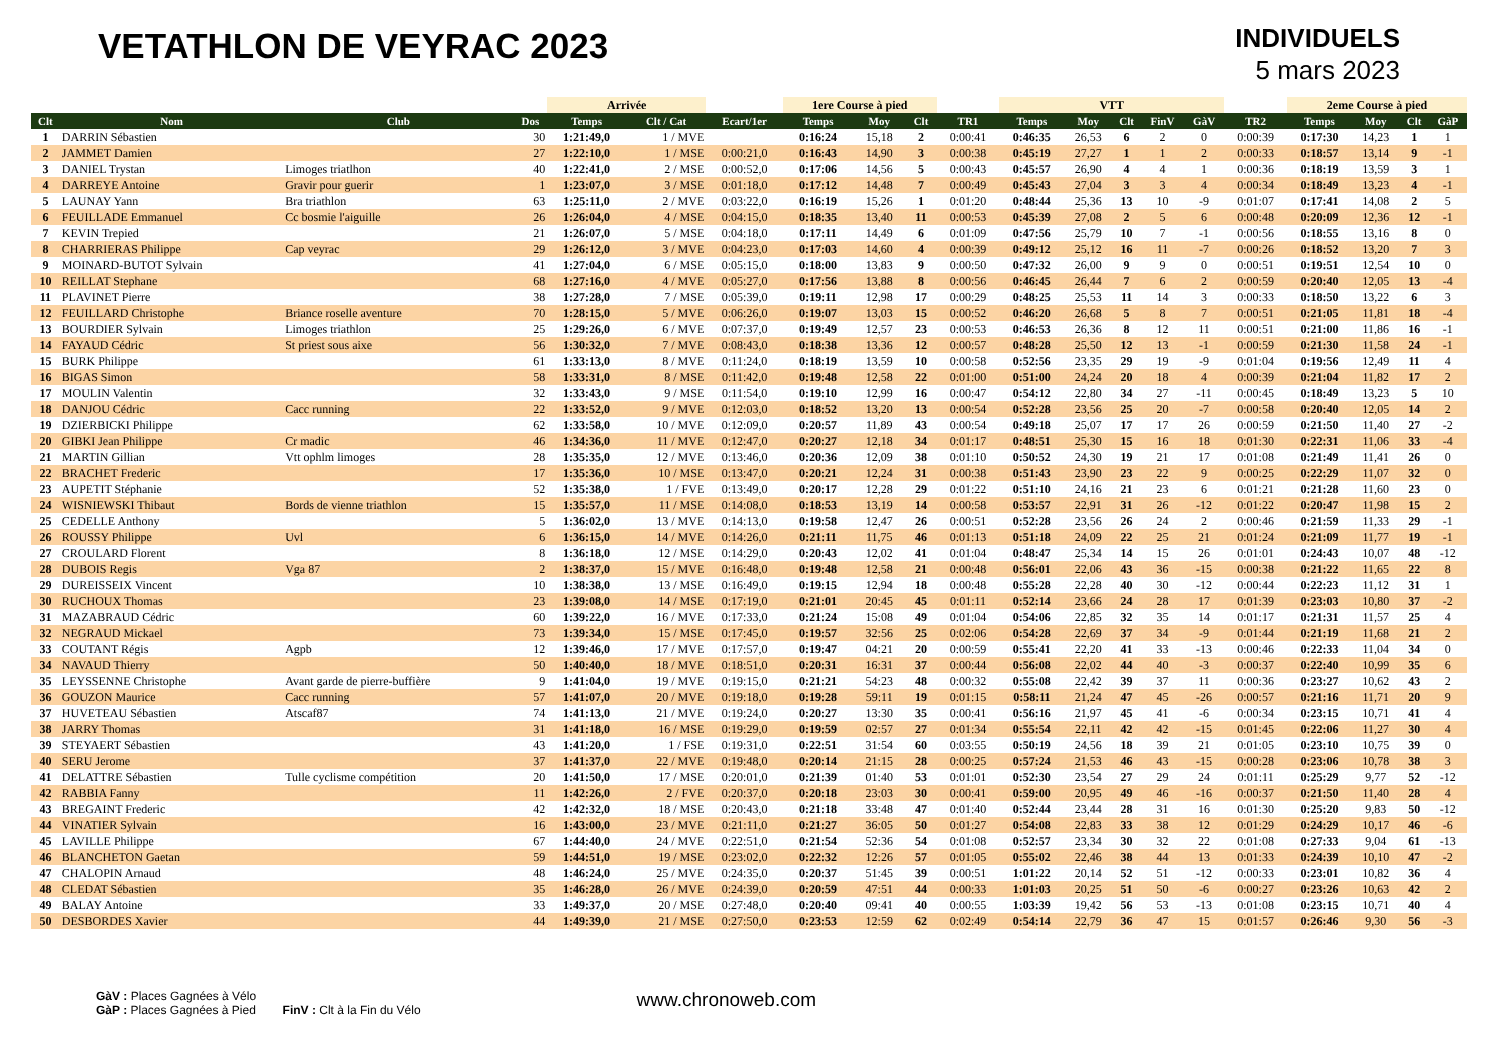VETATHLON DE VEYRAC 2023
INDIVIDUELS
5 mars 2023
| | | | | Arrivée | | | 1ere Course à pied | | | | VTT | | | | | | 2eme Course à pied | | | |
| --- | --- | --- | --- | --- | --- | --- | --- | --- | --- | --- | --- | --- | --- | --- | --- | --- | --- | --- | --- | --- |
| Clt | Nom | Club | Dos | Temps | Clt / Cat | Ecart/1er | Temps | Moy | Clt | TR1 | Temps | Moy | Clt | FinV | GàV | TR2 | Temps | Moy | Clt | GàP |
| 1 | DARRIN Sébastien | | 30 | 1:21:49,0 | 1 / MVE | | 0:16:24 | 15,18 | 2 | 0:00:41 | 0:46:35 | 26,53 | 6 | 2 | 0 | 0:00:39 | 0:17:30 | 14,23 | 1 | 1 |
| 2 | JAMMET Damien | | 27 | 1:22:10,0 | 1 / MSE | 0:00:21,0 | 0:16:43 | 14,90 | 3 | 0:00:38 | 0:45:19 | 27,27 | 1 | 1 | 2 | 0:00:33 | 0:18:57 | 13,14 | 9 | -1 |
| 3 | DANIEL Trystan | Limoges triatlhon | 40 | 1:22:41,0 | 2 / MSE | 0:00:52,0 | 0:17:06 | 14,56 | 5 | 0:00:43 | 0:45:57 | 26,90 | 4 | 4 | 1 | 0:00:36 | 0:18:19 | 13,59 | 3 | 1 |
| 4 | DARREYE Antoine | Gravir pour guerir | 1 | 1:23:07,0 | 3 / MSE | 0:01:18,0 | 0:17:12 | 14,48 | 7 | 0:00:49 | 0:45:43 | 27,04 | 3 | 3 | 4 | 0:00:34 | 0:18:49 | 13,23 | 4 | -1 |
| 5 | LAUNAY Yann | Bra triathlon | 63 | 1:25:11,0 | 2 / MVE | 0:03:22,0 | 0:16:19 | 15,26 | 1 | 0:01:20 | 0:48:44 | 25,36 | 13 | 10 | -9 | 0:01:07 | 0:17:41 | 14,08 | 2 | 5 |
| 6 | FEUILLADE Emmanuel | Cc bosmie l'aiguille | 26 | 1:26:04,0 | 4 / MSE | 0:04:15,0 | 0:18:35 | 13,40 | 11 | 0:00:53 | 0:45:39 | 27,08 | 2 | 5 | 6 | 0:00:48 | 0:20:09 | 12,36 | 12 | -1 |
| 7 | KEVIN Trepied | | 21 | 1:26:07,0 | 5 / MSE | 0:04:18,0 | 0:17:11 | 14,49 | 6 | 0:01:09 | 0:47:56 | 25,79 | 10 | 7 | -1 | 0:00:56 | 0:18:55 | 13,16 | 8 | 0 |
| 8 | CHARRIERAS Philippe | Cap veyrac | 29 | 1:26:12,0 | 3 / MVE | 0:04:23,0 | 0:17:03 | 14,60 | 4 | 0:00:39 | 0:49:12 | 25,12 | 16 | 11 | -7 | 0:00:26 | 0:18:52 | 13,20 | 7 | 3 |
| 9 | MOINARD-BUTOT Sylvain | | 41 | 1:27:04,0 | 6 / MSE | 0:05:15,0 | 0:18:00 | 13,83 | 9 | 0:00:50 | 0:47:32 | 26,00 | 9 | 9 | 0 | 0:00:51 | 0:19:51 | 12,54 | 10 | 0 |
| 10 | REILLAT Stephane | | 68 | 1:27:16,0 | 4 / MVE | 0:05:27,0 | 0:17:56 | 13,88 | 8 | 0:00:56 | 0:46:45 | 26,44 | 7 | 6 | 2 | 0:00:59 | 0:20:40 | 12,05 | 13 | -4 |
| 11 | PLAVINET Pierre | | 38 | 1:27:28,0 | 7 / MSE | 0:05:39,0 | 0:19:11 | 12,98 | 17 | 0:00:29 | 0:48:25 | 25,53 | 11 | 14 | 3 | 0:00:33 | 0:18:50 | 13,22 | 6 | 3 |
| 12 | FEUILLARD Christophe | Briance roselle aventure | 70 | 1:28:15,0 | 5 / MVE | 0:06:26,0 | 0:19:07 | 13,03 | 15 | 0:00:52 | 0:46:20 | 26,68 | 5 | 8 | 7 | 0:00:51 | 0:21:05 | 11,81 | 18 | -4 |
| 13 | BOURDIER Sylvain | Limoges triathlon | 25 | 1:29:26,0 | 6 / MVE | 0:07:37,0 | 0:19:49 | 12,57 | 23 | 0:00:53 | 0:46:53 | 26,36 | 8 | 12 | 11 | 0:00:51 | 0:21:00 | 11,86 | 16 | -1 |
| 14 | FAYAUD Cédric | St priest sous aixe | 56 | 1:30:32,0 | 7 / MVE | 0:08:43,0 | 0:18:38 | 13,36 | 12 | 0:00:57 | 0:48:28 | 25,50 | 12 | 13 | -1 | 0:00:59 | 0:21:30 | 11,58 | 24 | -1 |
| 15 | BURK Philippe | | 61 | 1:33:13,0 | 8 / MVE | 0:11:24,0 | 0:18:19 | 13,59 | 10 | 0:00:58 | 0:52:56 | 23,35 | 29 | 19 | -9 | 0:01:04 | 0:19:56 | 12,49 | 11 | 4 |
| 16 | BIGAS Simon | | 58 | 1:33:31,0 | 8 / MSE | 0:11:42,0 | 0:19:48 | 12,58 | 22 | 0:01:00 | 0:51:00 | 24,24 | 20 | 18 | 4 | 0:00:39 | 0:21:04 | 11,82 | 17 | 2 |
| 17 | MOULIN Valentin | | 32 | 1:33:43,0 | 9 / MSE | 0:11:54,0 | 0:19:10 | 12,99 | 16 | 0:00:47 | 0:54:12 | 22,80 | 34 | 27 | -11 | 0:00:45 | 0:18:49 | 13,23 | 5 | 10 |
| 18 | DANJOU Cédric | Cacc running | 22 | 1:33:52,0 | 9 / MVE | 0:12:03,0 | 0:18:52 | 13,20 | 13 | 0:00:54 | 0:52:28 | 23,56 | 25 | 20 | -7 | 0:00:58 | 0:20:40 | 12,05 | 14 | 2 |
| 19 | DZIERBICKI Philippe | | 62 | 1:33:58,0 | 10 / MVE | 0:12:09,0 | 0:20:57 | 11,89 | 43 | 0:00:54 | 0:49:18 | 25,07 | 17 | 17 | 26 | 0:00:59 | 0:21:50 | 11,40 | 27 | -2 |
| 20 | GIBKI Jean Philippe | Cr madic | 46 | 1:34:36,0 | 11 / MVE | 0:12:47,0 | 0:20:27 | 12,18 | 34 | 0:01:17 | 0:48:51 | 25,30 | 15 | 16 | 18 | 0:01:30 | 0:22:31 | 11,06 | 33 | -4 |
| 21 | MARTIN Gillian | Vtt ophlm limoges | 28 | 1:35:35,0 | 12 / MVE | 0:13:46,0 | 0:20:36 | 12,09 | 38 | 0:01:10 | 0:50:52 | 24,30 | 19 | 21 | 17 | 0:01:08 | 0:21:49 | 11,41 | 26 | 0 |
| 22 | BRACHET Frederic | | 17 | 1:35:36,0 | 10 / MSE | 0:13:47,0 | 0:20:21 | 12,24 | 31 | 0:00:38 | 0:51:43 | 23,90 | 23 | 22 | 9 | 0:00:25 | 0:22:29 | 11,07 | 32 | 0 |
| 23 | AUPETIT Stéphanie | | 52 | 1:35:38,0 | 1 / FVE | 0:13:49,0 | 0:20:17 | 12,28 | 29 | 0:01:22 | 0:51:10 | 24,16 | 21 | 23 | 6 | 0:01:21 | 0:21:28 | 11,60 | 23 | 0 |
| 24 | WISNIEWSKI Thibaut | Bords de vienne triathlon | 15 | 1:35:57,0 | 11 / MSE | 0:14:08,0 | 0:18:53 | 13,19 | 14 | 0:00:58 | 0:53:57 | 22,91 | 31 | 26 | -12 | 0:01:22 | 0:20:47 | 11,98 | 15 | 2 |
| 25 | CEDELLE Anthony | | 5 | 1:36:02,0 | 13 / MVE | 0:14:13,0 | 0:19:58 | 12,47 | 26 | 0:00:51 | 0:52:28 | 23,56 | 26 | 24 | 2 | 0:00:46 | 0:21:59 | 11,33 | 29 | -1 |
| 26 | ROUSSY Philippe | Uvl | 6 | 1:36:15,0 | 14 / MVE | 0:14:26,0 | 0:21:11 | 11,75 | 46 | 0:01:13 | 0:51:18 | 24,09 | 22 | 25 | 21 | 0:01:24 | 0:21:09 | 11,77 | 19 | -1 |
| 27 | CROULARD Florent | | 8 | 1:36:18,0 | 12 / MSE | 0:14:29,0 | 0:20:43 | 12,02 | 41 | 0:01:04 | 0:48:47 | 25,34 | 14 | 15 | 26 | 0:01:01 | 0:24:43 | 10,07 | 48 | -12 |
| 28 | DUBOIS Regis | Vga 87 | 2 | 1:38:37,0 | 15 / MVE | 0:16:48,0 | 0:19:48 | 12,58 | 21 | 0:00:48 | 0:56:01 | 22,06 | 43 | 36 | -15 | 0:00:38 | 0:21:22 | 11,65 | 22 | 8 |
| 29 | DUREISSEIX Vincent | | 10 | 1:38:38,0 | 13 / MSE | 0:16:49,0 | 0:19:15 | 12,94 | 18 | 0:00:48 | 0:55:28 | 22,28 | 40 | 30 | -12 | 0:00:44 | 0:22:23 | 11,12 | 31 | 1 |
| 30 | RUCHOUX Thomas | | 23 | 1:39:08,0 | 14 / MSE | 0:17:19,0 | 0:21:01 | 20:45 | 45 | 0:01:11 | 0:52:14 | 23,66 | 24 | 28 | 17 | 0:01:39 | 0:23:03 | 10,80 | 37 | -2 |
| 31 | MAZABRAUD Cédric | | 60 | 1:39:22,0 | 16 / MVE | 0:17:33,0 | 0:21:24 | 15:08 | 49 | 0:01:04 | 0:54:06 | 22,85 | 32 | 35 | 14 | 0:01:17 | 0:21:31 | 11,57 | 25 | 4 |
| 32 | NEGRAUD Mickael | | 73 | 1:39:34,0 | 15 / MSE | 0:17:45,0 | 0:19:57 | 32:56 | 25 | 0:02:06 | 0:54:28 | 22,69 | 37 | 34 | -9 | 0:01:44 | 0:21:19 | 11,68 | 21 | 2 |
| 33 | COUTANT Régis | Agpb | 12 | 1:39:46,0 | 17 / MVE | 0:17:57,0 | 0:19:47 | 04:21 | 20 | 0:00:59 | 0:55:41 | 22,20 | 41 | 33 | -13 | 0:00:46 | 0:22:33 | 11,04 | 34 | 0 |
| 34 | NAVAUD Thierry | | 50 | 1:40:40,0 | 18 / MVE | 0:18:51,0 | 0:20:31 | 16:31 | 37 | 0:00:44 | 0:56:08 | 22,02 | 44 | 40 | -3 | 0:00:37 | 0:22:40 | 10,99 | 35 | 6 |
| 35 | LEYSSENNE Christophe | Avant garde de pierre-buffière | 9 | 1:41:04,0 | 19 / MVE | 0:19:15,0 | 0:21:21 | 54:23 | 48 | 0:00:32 | 0:55:08 | 22,42 | 39 | 37 | 11 | 0:00:36 | 0:23:27 | 10,62 | 43 | 2 |
| 36 | GOUZON Maurice | Cacc running | 57 | 1:41:07,0 | 20 / MVE | 0:19:18,0 | 0:19:28 | 59:11 | 19 | 0:01:15 | 0:58:11 | 21,24 | 47 | 45 | -26 | 0:00:57 | 0:21:16 | 11,71 | 20 | 9 |
| 37 | HUVETEAU Sébastien | Atscaf87 | 74 | 1:41:13,0 | 21 / MVE | 0:19:24,0 | 0:20:27 | 13:30 | 35 | 0:00:41 | 0:56:16 | 21,97 | 45 | 41 | -6 | 0:00:34 | 0:23:15 | 10,71 | 41 | 4 |
| 38 | JARRY Thomas | | 31 | 1:41:18,0 | 16 / MSE | 0:19:29,0 | 0:19:59 | 02:57 | 27 | 0:01:34 | 0:55:54 | 22,11 | 42 | 42 | -15 | 0:01:45 | 0:22:06 | 11,27 | 30 | 4 |
| 39 | STEYAERT Sébastien | | 43 | 1:41:20,0 | 1 / FSE | 0:19:31,0 | 0:22:51 | 31:54 | 60 | 0:03:55 | 0:50:19 | 24,56 | 18 | 39 | 21 | 0:01:05 | 0:23:10 | 10,75 | 39 | 0 |
| 40 | SERU Jerome | | 37 | 1:41:37,0 | 22 / MVE | 0:19:48,0 | 0:20:14 | 21:15 | 28 | 0:00:25 | 0:57:24 | 21,53 | 46 | 43 | -15 | 0:00:28 | 0:23:06 | 10,78 | 38 | 3 |
| 41 | DELATTRE Sébastien | Tulle cyclisme compétition | 20 | 1:41:50,0 | 17 / MSE | 0:20:01,0 | 0:21:39 | 01:40 | 53 | 0:01:01 | 0:52:30 | 23,54 | 27 | 29 | 24 | 0:01:11 | 0:25:29 | 9,77 | 52 | -12 |
| 42 | RABBIA Fanny | | 11 | 1:42:26,0 | 2 / FVE | 0:20:37,0 | 0:20:18 | 23:03 | 30 | 0:00:41 | 0:59:00 | 20,95 | 49 | 46 | -16 | 0:00:37 | 0:21:50 | 11,40 | 28 | 4 |
| 43 | BREGAINT Frederic | | 42 | 1:42:32,0 | 18 / MSE | 0:20:43,0 | 0:21:18 | 33:48 | 47 | 0:01:40 | 0:52:44 | 23,44 | 28 | 31 | 16 | 0:01:30 | 0:25:20 | 9,83 | 50 | -12 |
| 44 | VINATIER Sylvain | | 16 | 1:43:00,0 | 23 / MVE | 0:21:11,0 | 0:21:27 | 36:05 | 50 | 0:01:27 | 0:54:08 | 22,83 | 33 | 38 | 12 | 0:01:29 | 0:24:29 | 10,17 | 46 | -6 |
| 45 | LAVILLE Philippe | | 67 | 1:44:40,0 | 24 / MVE | 0:22:51,0 | 0:21:54 | 52:36 | 54 | 0:01:08 | 0:52:57 | 23,34 | 30 | 32 | 22 | 0:01:08 | 0:27:33 | 9,04 | 61 | -13 |
| 46 | BLANCHETON Gaetan | | 59 | 1:44:51,0 | 19 / MSE | 0:23:02,0 | 0:22:32 | 12:26 | 57 | 0:01:05 | 0:55:02 | 22,46 | 38 | 44 | 13 | 0:01:33 | 0:24:39 | 10,10 | 47 | -2 |
| 47 | CHALOPIN Arnaud | | 48 | 1:46:24,0 | 25 / MVE | 0:24:35,0 | 0:20:37 | 51:45 | 39 | 0:00:51 | 1:01:22 | 20,14 | 52 | 51 | -12 | 0:00:33 | 0:23:01 | 10,82 | 36 | 4 |
| 48 | CLEDAT Sébastien | | 35 | 1:46:28,0 | 26 / MVE | 0:24:39,0 | 0:20:59 | 47:51 | 44 | 0:00:33 | 1:01:03 | 20,25 | 51 | 50 | -6 | 0:00:27 | 0:23:26 | 10,63 | 42 | 2 |
| 49 | BALAY Antoine | | 33 | 1:49:37,0 | 20 / MSE | 0:27:48,0 | 0:20:40 | 09:41 | 40 | 0:00:55 | 1:03:39 | 19,42 | 56 | 53 | -13 | 0:01:08 | 0:23:15 | 10,71 | 40 | 4 |
| 50 | DESBORDES Xavier | | 44 | 1:49:39,0 | 21 / MSE | 0:27:50,0 | 0:23:53 | 12:59 | 62 | 0:02:49 | 0:54:14 | 22,79 | 36 | 47 | 15 | 0:01:57 | 0:26:46 | 9,30 | 56 | -3 |
GàV : Places Gagnées à Vélo
GàP : Places Gagnées à Pied FinV : Clt à la Fin du Vélo
www.chronoweb.com